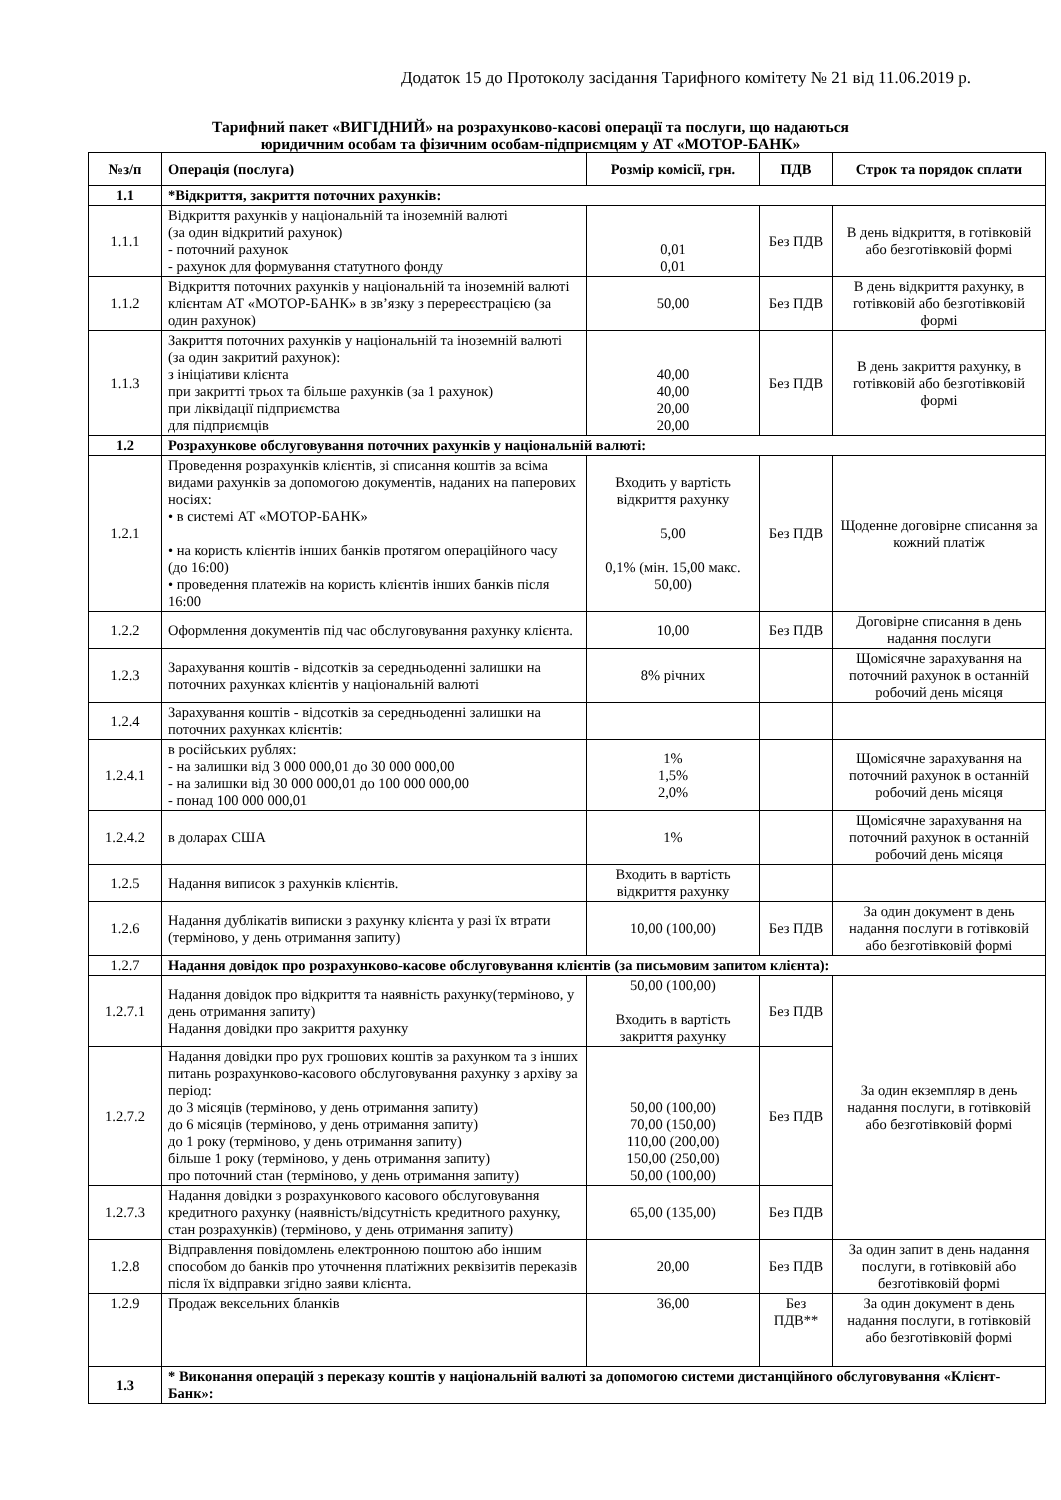Додаток 15 до Протоколу засідання Тарифного комітету № 21 від 11.06.2019 р.
Тарифний пакет «ВИГІДНИЙ» на розрахунково-касові операції та послуги, що надаються
юридичним особам та фізичним особам-підприємцям у АТ «МОТОР-БАНК»
| №з/п | Операція (послуга) | Розмір комісії, грн. | ПДВ | Строк та порядок сплати |
| --- | --- | --- | --- | --- |
| 1.1 | *Відкриття, закриття поточних рахунків: | | | |
| 1.1.1 | Відкриття рахунків у національній та іноземній валюті (за один відкритий рахунок) - поточний рахунок - рахунок для формування статутного фонду | 0,01 0,01 | Без ПДВ | В день відкриття, в готівковій або безготівковій формі |
| 1.1.2 | Відкриття поточних рахунків у національній та іноземній валюті клієнтам АТ «МОТОР-БАНК» в зв’язку з перереєстрацією (за один рахунок) | 50,00 | Без ПДВ | В день відкриття рахунку, в готівковій або безготівковій формі |
| 1.1.3 | Закриття поточних рахунків у національній та іноземній валюті (за один закритий рахунок): з ініціативи клієнта при закритті трьох та більше рахунків (за 1 рахунок) при ліквідації підприємства для підприємців | 40,00 40,00 20,00 20,00 | Без ПДВ | В день закриття рахунку, в готівковій або безготівковій формі |
| 1.2 | Розрахункове обслуговування поточних рахунків у національній валюті: | | | |
| 1.2.1 | Проведення розрахунків клієнтів, зі списання коштів за всіма видами рахунків за допомогою документів, наданих на паперових носіях: • в системі АТ «МОТОР-БАНК» • на користь клієнтів інших банків протягом операційного часу (до 16:00) • проведення платежів на користь клієнтів інших банків після 16:00 | Входить у вартість відкриття рахунку 5,00 0,1% (мін. 15,00 макс. 50,00) | Без ПДВ | Щоденне договірне списання за кожний платіж |
| 1.2.2 | Оформлення документів під час обслуговування рахунку клієнта. | 10,00 | Без ПДВ | Договірне списання в день надання послуги |
| 1.2.3 | Зарахування коштів - відсотків за середньоденні залишки на поточних рахунках клієнтів у національній валюті | 8% річних | | Щомісячне зарахування на поточний рахунок в останній робочий день місяця |
| 1.2.4 | Зарахування коштів - відсотків за середньоденні залишки на поточних рахунках клієнтів: | | | |
| 1.2.4.1 | в російських рублях: - на залишки від 3 000 000,01 до 30 000 000,00 - на залишки від 30 000 000,01 до 100 000 000,00 - понад 100 000 000,01 | 1% 1,5% 2,0% | | Щомісячне зарахування на поточний рахунок в останній робочий день місяця |
| 1.2.4.2 | в доларах США | 1% | | Щомісячне зарахування на поточний рахунок в останній робочий день місяця |
| 1.2.5 | Надання виписок з рахунків клієнтів. | Входить в вартість відкриття рахунку | | |
| 1.2.6 | Надання дублікатів виписки з рахунку клієнта у разі їх втрати (терміново, у день отримання запиту) | 10,00 (100,00) | Без ПДВ | За один документ в день надання послуги в готівковій або безготівковій формі |
| 1.2.7 | Надання довідок про розрахунково-касове обслуговування клієнтів (за письмовим запитом клієнта): | | | |
| 1.2.7.1 | Надання довідок про відкриття та наявність рахунку(терміново, у день отримання запиту) Надання довідки про закриття рахунку | 50,00 (100,00) Входить в вартість закриття рахунку | Без ПДВ | За один екземпляр в день надання послуги, в готівковій або безготівковій формі |
| 1.2.7.2 | Надання довідки про рух грошових коштів за рахунком та з інших питань розрахунково-касового обслуговування рахунку з архіву за період: до 3 місяців (терміново, у день отримання запиту) до 6 місяців (терміново, у день отримання запиту) до 1 року (терміново, у день отримання запиту) більше 1 року (терміново, у день отримання запиту) про поточний стан (терміново, у день отримання запиту) | 50,00 (100,00) 70,00 (150,00) 110,00 (200,00) 150,00 (250,00) 50,00 (100,00) | Без ПДВ | |
| 1.2.7.3 | Надання довідки з розрахункового касового обслуговування кредитного рахунку (наявність/відсутність кредитного рахунку, стан розрахунків) (терміново, у день отримання запиту) | 65,00 (135,00) | Без ПДВ | |
| 1.2.8 | Відправлення повідомлень електронною поштою або іншим способом до банків про уточнення платіжних реквізитів переказів після їх відправки згідно заяви клієнта. | 20,00 | Без ПДВ | За один запит в день надання послуги, в готівковій або безготівковій формі |
| 1.2.9 | Продаж вексельних бланків | 36,00 | Без ПДВ** | За один документ в день надання послуги, в готівковій або безготівковій формі |
| 1.3 | * Виконання операцій з переказу коштів у національній валюті за допомогою системи дистанційного обслуговування «Клієнт-Банк»: | | | |